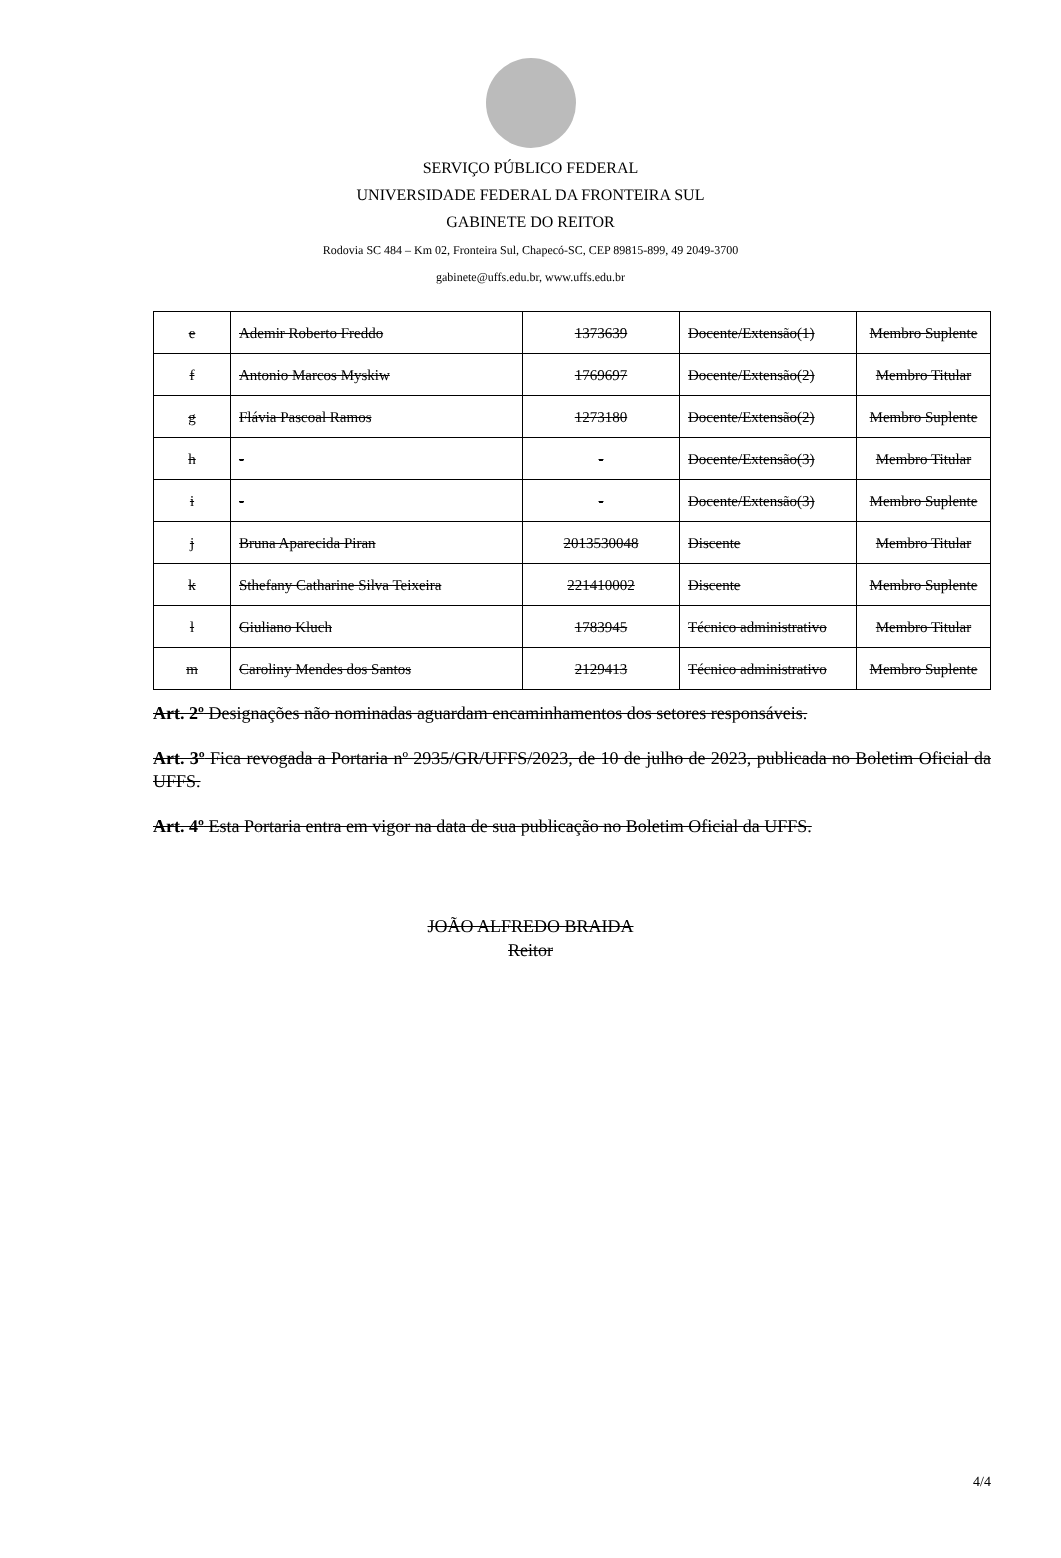SERVIÇO PÚBLICO FEDERAL
UNIVERSIDADE FEDERAL DA FRONTEIRA SUL
GABINETE DO REITOR
Rodovia SC 484 – Km 02, Fronteira Sul, Chapecó-SC, CEP 89815-899, 49 2049-3700
gabinete@uffs.edu.br, www.uffs.edu.br
| e | Ademir Roberto Freddo | 1373639 | Docente/Extensão(1) | Membro Suplente |
| f | Antonio Marcos Myskiw | 1769697 | Docente/Extensão(2) | Membro Titular |
| g | Flávia Pascoal Ramos | 1273180 | Docente/Extensão(2) | Membro Suplente |
| h | - | - | Docente/Extensão(3) | Membro Titular |
| i | - | - | Docente/Extensão(3) | Membro Suplente |
| j | Bruna Aparecida Piran | 2013530048 | Discente | Membro Titular |
| k | Sthefany Catharine Silva Teixeira | 221410002 | Discente | Membro Suplente |
| l | Giuliano Kluch | 1783945 | Técnico administrativo | Membro Titular |
| m | Caroliny Mendes dos Santos | 2129413 | Técnico administrativo | Membro Suplente |
Art. 2º Designações não nominadas aguardam encaminhamentos dos setores responsáveis.
Art. 3º Fica revogada a Portaria nº 2935/GR/UFFS/2023, de 10 de julho de 2023, publicada no Boletim Oficial da UFFS.
Art. 4º Esta Portaria entra em vigor na data de sua publicação no Boletim Oficial da UFFS.
JOÃO ALFREDO BRAIDA
Reitor
4/4